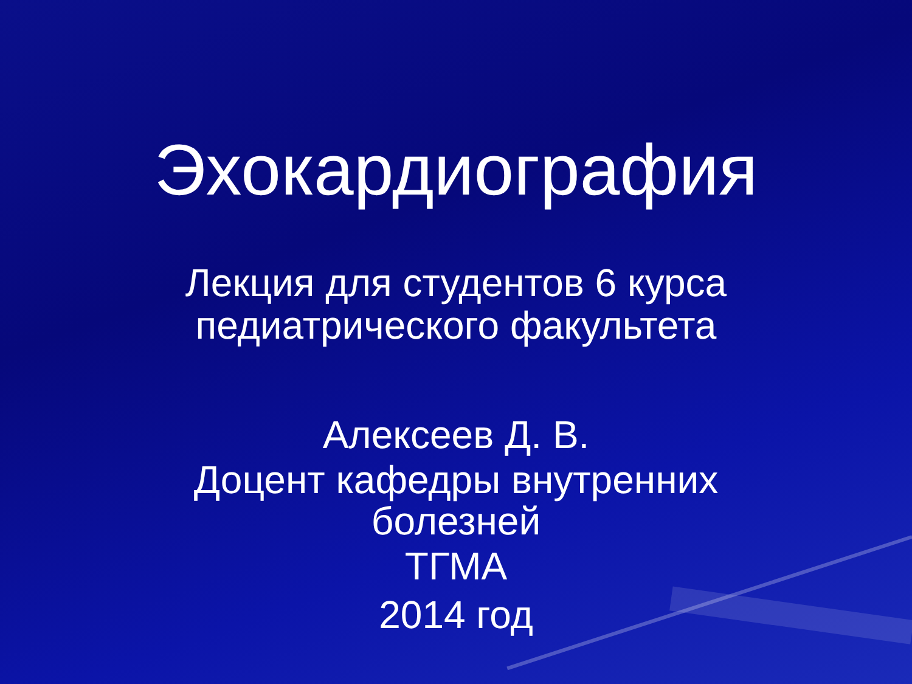Эхокардиография
Лекция для студентов 6 курса
педиатрического факультета
Алексеев Д. В.
Доцент кафедры внутренних
болезней
ТГМА
2014 год